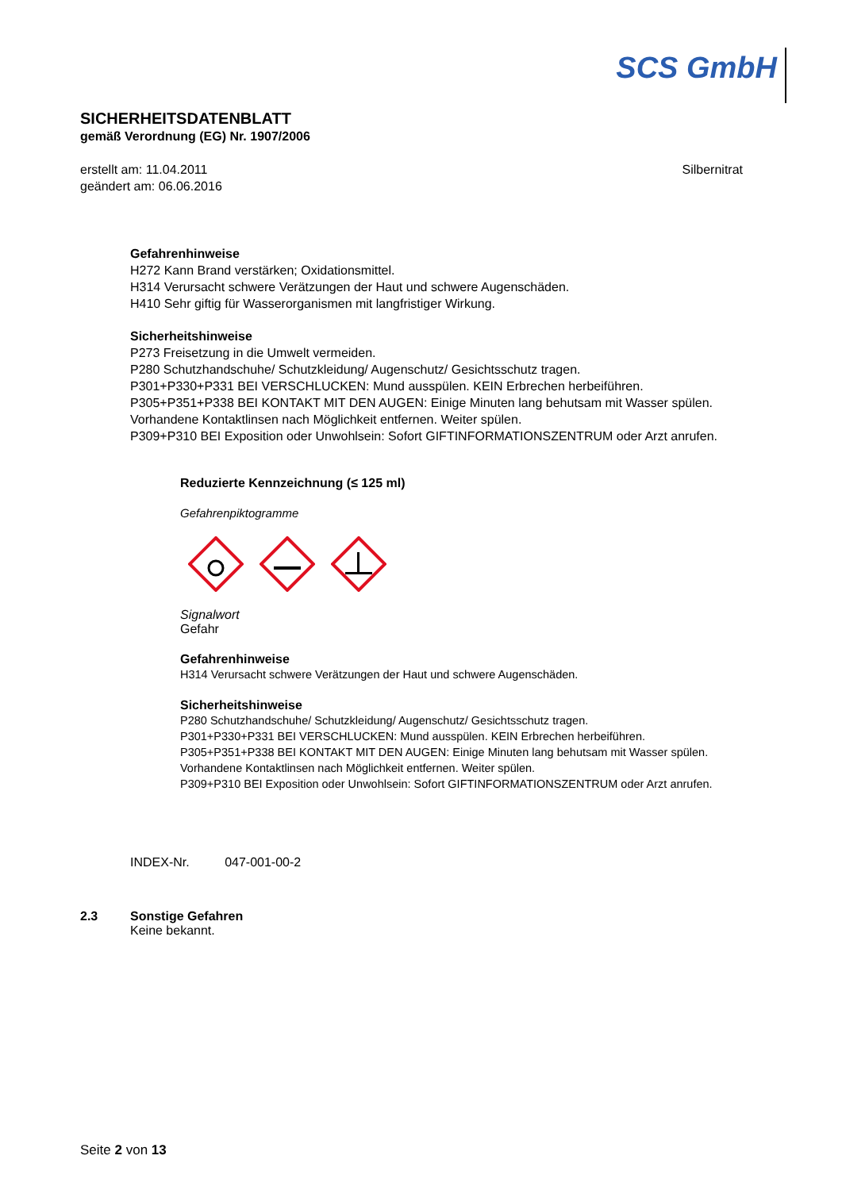SCS GmbH
SICHERHEITSDATENBLATT
gemäß Verordnung (EG) Nr. 1907/2006
erstellt am: 11.04.2011
geändert am: 06.06.2016
Silbernitrat
Gefahrenhinweise
H272 Kann Brand verstärken; Oxidationsmittel.
H314 Verursacht schwere Verätzungen der Haut und schwere Augenschäden.
H410 Sehr giftig für Wasserorganismen mit langfristiger Wirkung.
Sicherheitshinweise
P273 Freisetzung in die Umwelt vermeiden.
P280 Schutzhandschuhe/ Schutzkleidung/ Augenschutz/ Gesichtsschutz tragen.
P301+P330+P331 BEI VERSCHLUCKEN: Mund ausspülen. KEIN Erbrechen herbeiführen.
P305+P351+P338 BEI KONTAKT MIT DEN AUGEN: Einige Minuten lang behutsam mit Wasser spülen. Vorhandene Kontaktlinsen nach Möglichkeit entfernen. Weiter spülen.
P309+P310 BEI Exposition oder Unwohlsein: Sofort GIFTINFORMATIONSZENTRUM oder Arzt anrufen.
Reduzierte Kennzeichnung (≤ 125 ml)
Gefahrenpiktogramme
Signalwort
Gefahr
Gefahrenhinweise
H314 Verursacht schwere Verätzungen der Haut und schwere Augenschäden.
Sicherheitshinweise
P280 Schutzhandschuhe/ Schutzkleidung/ Augenschutz/ Gesichtsschutz tragen.
P301+P330+P331 BEI VERSCHLUCKEN: Mund ausspülen. KEIN Erbrechen herbeiführen.
P305+P351+P338 BEI KONTAKT MIT DEN AUGEN: Einige Minuten lang behutsam mit Wasser spülen. Vorhandene Kontaktlinsen nach Möglichkeit entfernen. Weiter spülen.
P309+P310 BEI Exposition oder Unwohlsein: Sofort GIFTINFORMATIONSZENTRUM oder Arzt anrufen.
INDEX-Nr. 047-001-00-2
2.3 Sonstige Gefahren
Keine bekannt.
Seite 2 von 13